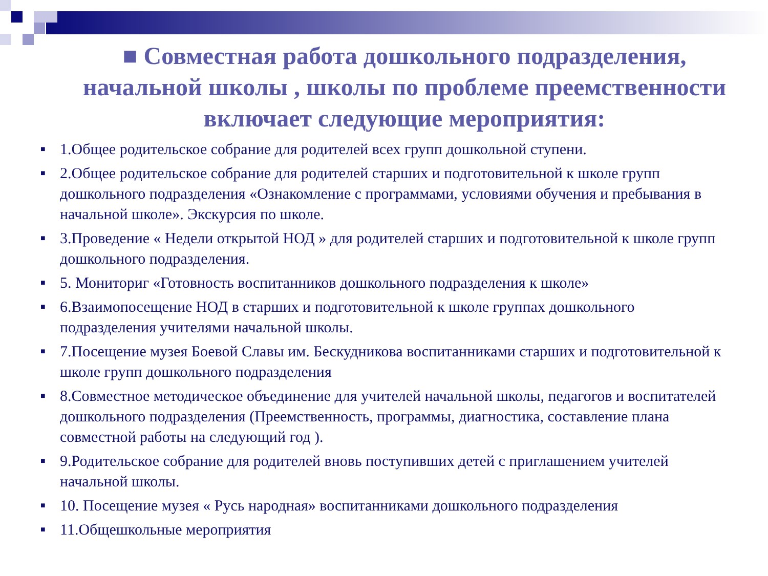■ Совместная работа дошкольного подразделения, начальной школы , школы по проблеме преемственности включает следующие мероприятия:
■ 1.Общее родительское собрание для родителей всех групп дошкольной ступени.
■ 2.Общее родительское собрание для родителей старших и подготовительной к школе групп дошкольного подразделения «Ознакомление с программами, условиями обучения и пребывания в начальной школе». Экскурсия по школе.
■ 3.Проведение « Недели открытой НОД » для родителей старших и подготовительной к школе групп дошкольного подразделения.
■ 5. Мониториг «Готовность воспитанников дошкольного подразделения к школе»
■ 6.Взаимопосещение НОД в старших и подготовительной к школе группах дошкольного подразделения учителями начальной школы.
■ 7.Посещение музея Боевой Славы им. Бескудникова воспитанниками старших и подготовительной к школе групп дошкольного подразделения
■ 8.Совместное методическое объединение для учителей начальной школы, педагогов и воспитателей дошкольного подразделения (Преемственность, программы, диагностика, составление плана совместной работы на следующий год ).
■ 9.Родительское собрание для родителей вновь поступивших детей с приглашением учителей начальной школы.
■ 10. Посещение музея « Русь народная» воспитанниками дошкольного подразделения
■ 11.Общешкольные мероприятия